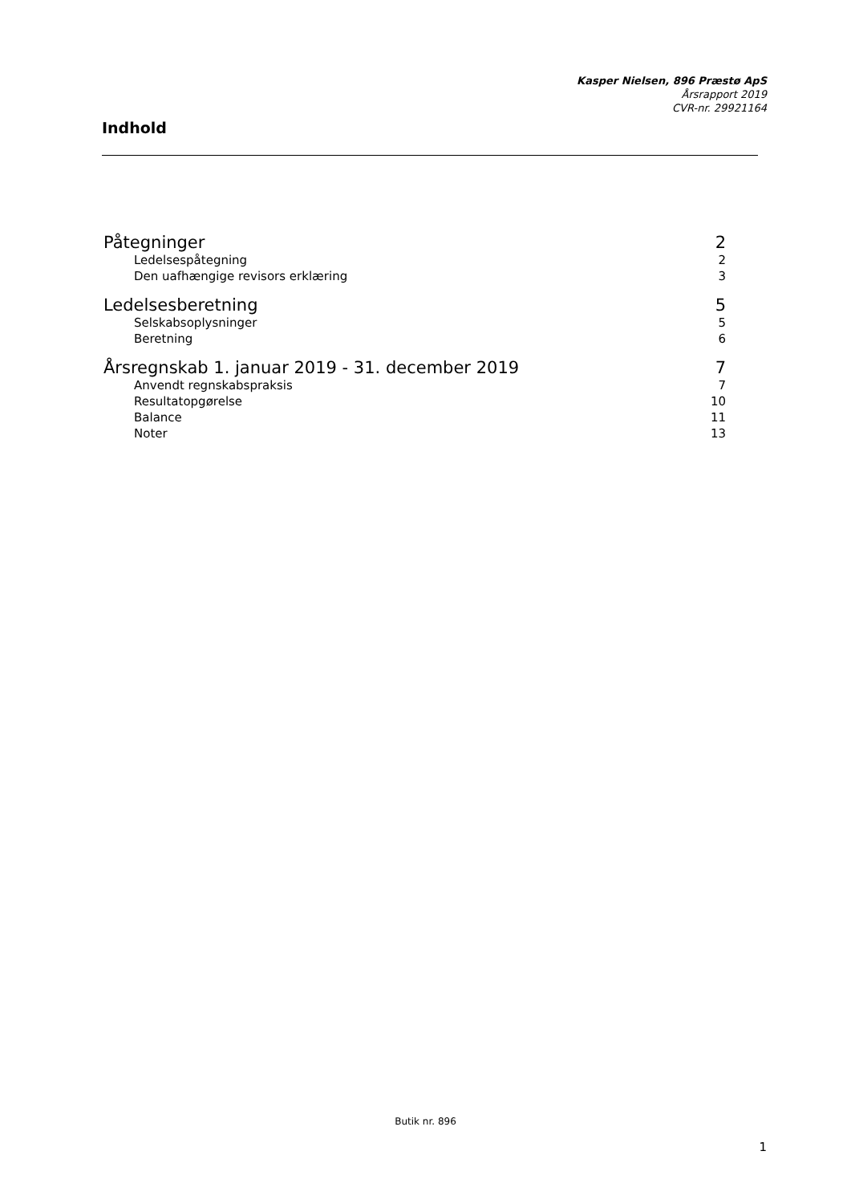Kasper Nielsen, 896 Præstø ApS
Årsrapport 2019
CVR-nr. 29921164
Indhold
Påtegninger 2
Ledelsespåtegning 2
Den uafhængige revisors erklæring 3
Ledelsesberetning 5
Selskabsoplysninger 5
Beretning 6
Årsregnskab 1. januar 2019 - 31. december 2019 7
Anvendt regnskabspraksis 7
Resultatopgørelse 10
Balance 11
Noter 13
Butik nr. 896
1